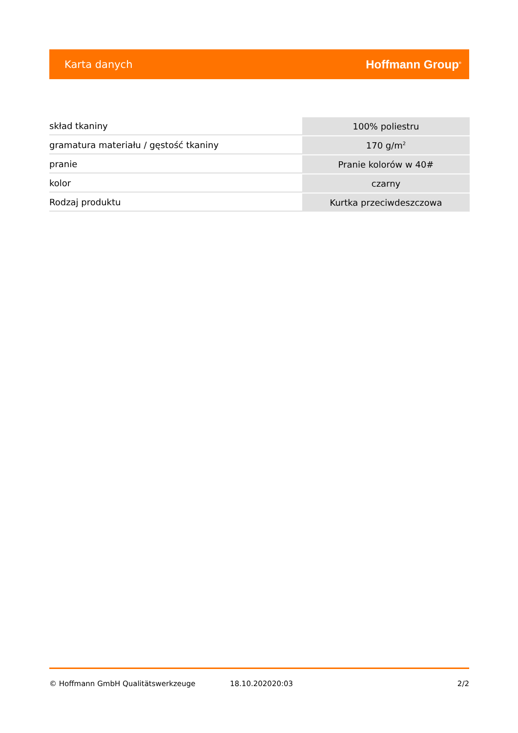Karta danych Hoffmann Group<sup>®</sup>
| skład tkaniny | 100% poliestru |
| gramatura materiału / gęstość tkaniny | 170 g/m<sup>2</sup> |
| pranie | Pranie kolorów w 40# |
| kolor | czarny |
| Rodzaj produktu | Kurtka przeciwdeszczowa |
© Hoffmann GmbH Qualitätswerkzeuge 18.10.202020:03 2/2